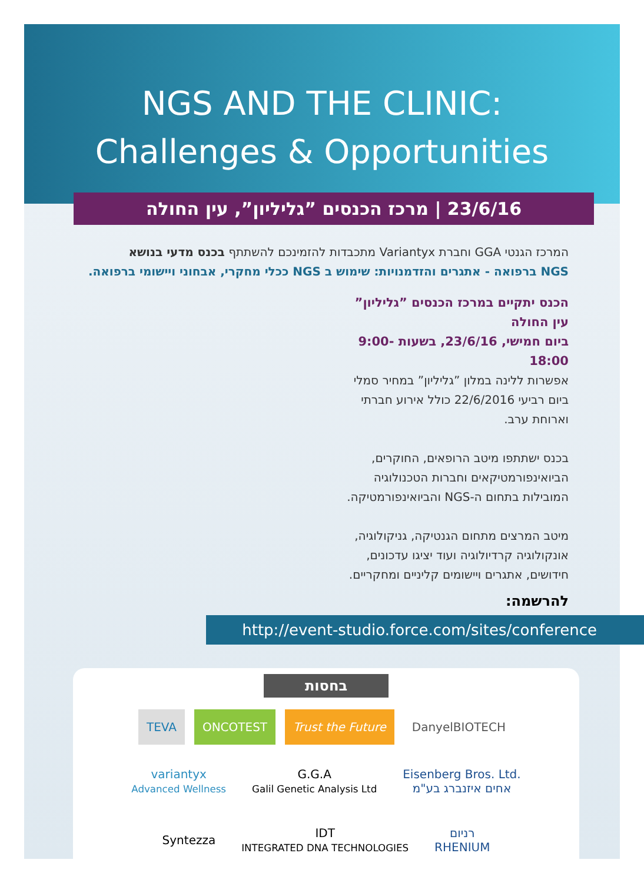NGS AND THE CLINIC:
Challenges & Opportunities
23/6/16 | מרכז הכנסים ”גליליון”, עין החולה
המרכז הגנטי GGA וחברת Variantyx מתכבדות להזמינכם להשתתף בכנס מדעי בנושא
NGS ברפואה - אתגרים והזדמנויות: שימוש ב NGS ככלי מחקרי, אבחוני ויישומי ברפואה.
הכנס יתקיים במרכז הכנסים ”גליליון” עין החולה
ביום חמישי, 23/6/16, בשעות 9:00-18:00
אפשרות ללינה במלון ”גליליון” במחיר סמלי ביום רביעי 22/6/2016 כולל אירוע חברתי וארוחת ערב.
בכנס ישתתפו מיטב הרופאים, החוקרים, הביואינפורמטיקאים וחברות הטכנולוגיה המובילות בתחום ה-NGS והביואינפורמטיקה.
מיטב המרצים מתחום הגנטיקה, גניקולוגיה, אונקולוגיה קרדיולוגיה ועוד יציגו עדכונים, חידושים, אתגרים ויישומים קליניים ומחקריים.
להרשמה:
http://event-studio.force.com/sites/conference
בחסות
TEVA ONCOTEST Trust the Future DanyelBIOTECH
variantyx
Advanced Wellness G.G.A
Galil Genetic Analysis Ltd Eisenberg Bros. Ltd.
אחים איזנברג בע"מ Syntezza IDT
INTEGRATED DNA TECHNOLOGIES רניום
RHENIUM